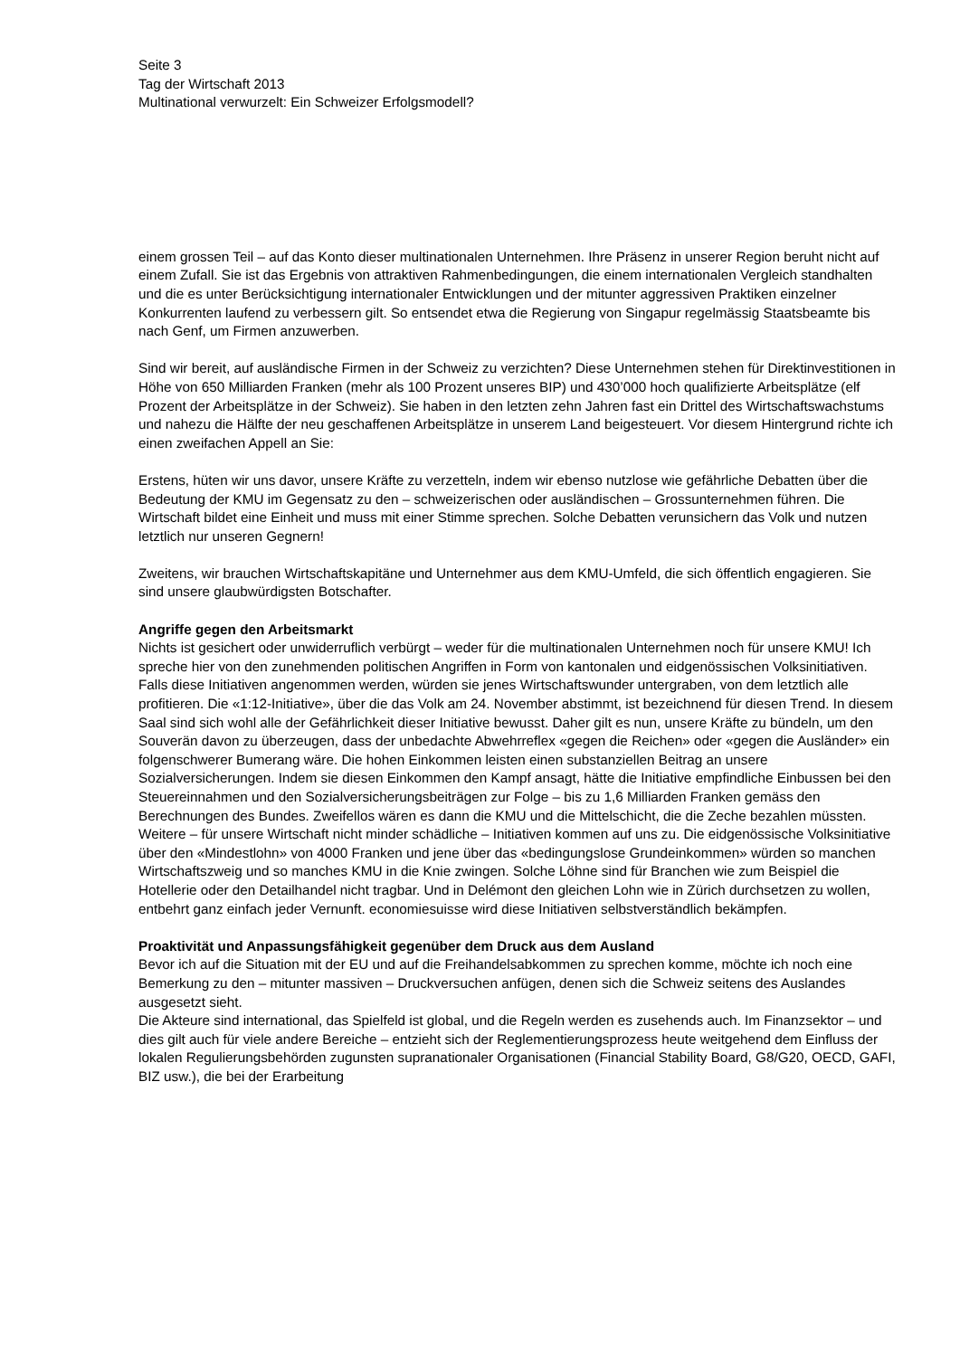Seite 3
Tag der Wirtschaft 2013
Multinational verwurzelt: Ein Schweizer Erfolgsmodell?
einem grossen Teil – auf das Konto dieser multinationalen Unternehmen. Ihre Präsenz in unserer Region beruht nicht auf einem Zufall. Sie ist das Ergebnis von attraktiven Rahmenbedingungen, die einem internationalen Vergleich standhalten und die es unter Berücksichtigung internationaler Entwicklungen und der mitunter aggressiven Praktiken einzelner Konkurrenten laufend zu verbessern gilt. So entsendet etwa die Regierung von Singapur regelmässig Staatsbeamte bis nach Genf, um Firmen anzuwerben.
Sind wir bereit, auf ausländische Firmen in der Schweiz zu verzichten? Diese Unternehmen stehen für Direktinvestitionen in Höhe von 650 Milliarden Franken (mehr als 100 Prozent unseres BIP) und 430’000 hoch qualifizierte Arbeitsplätze (elf Prozent der Arbeitsplätze in der Schweiz). Sie haben in den letzten zehn Jahren fast ein Drittel des Wirtschaftswachstums und nahezu die Hälfte der neu geschaffenen Arbeitsplätze in unserem Land beigesteuert. Vor diesem Hintergrund richte ich einen zweifachen Appell an Sie:
Erstens, hüten wir uns davor, unsere Kräfte zu verzetteln, indem wir ebenso nutzlose wie gefährliche Debatten über die Bedeutung der KMU im Gegensatz zu den – schweizerischen oder ausländischen – Grossunternehmen führen. Die Wirtschaft bildet eine Einheit und muss mit einer Stimme sprechen. Solche Debatten verunsichern das Volk und nutzen letztlich nur unseren Gegnern!
Zweitens, wir brauchen Wirtschaftskapitäne und Unternehmer aus dem KMU-Umfeld, die sich öffentlich engagieren. Sie sind unsere glaubwürdigsten Botschafter.
Angriffe gegen den Arbeitsmarkt
Nichts ist gesichert oder unwiderruflich verbürgt – weder für die multinationalen Unternehmen noch für unsere KMU! Ich spreche hier von den zunehmenden politischen Angriffen in Form von kantonalen und eidgenössischen Volksinitiativen. Falls diese Initiativen angenommen werden, würden sie jenes Wirtschaftswunder untergraben, von dem letztlich alle profitieren. Die «1:12-Initiative», über die das Volk am 24. November abstimmt, ist bezeichnend für diesen Trend. In diesem Saal sind sich wohl alle der Gefährlichkeit dieser Initiative bewusst. Daher gilt es nun, unsere Kräfte zu bündeln, um den Souverän davon zu überzeugen, dass der unbedachte Abwehrreflex «gegen die Reichen» oder «gegen die Ausländer» ein folgenschwerer Bumerang wäre. Die hohen Einkommen leisten einen substanziellen Beitrag an unsere Sozialversicherungen. Indem sie diesen Einkommen den Kampf ansagt, hätte die Initiative empfindliche Einbussen bei den Steuereinnahmen und den Sozialversicherungsbeiträgen zur Folge – bis zu 1,6 Milliarden Franken gemäss den Berechnungen des Bundes. Zweifellos wären es dann die KMU und die Mittelschicht, die die Zeche bezahlen müssten. Weitere – für unsere Wirtschaft nicht minder schädliche – Initiativen kommen auf uns zu. Die eidgenössische Volksinitiative über den «Mindestlohn» von 4000 Franken und jene über das «bedingungslose Grundeinkommen» würden so manchen Wirtschaftszweig und so manches KMU in die Knie zwingen. Solche Löhne sind für Branchen wie zum Beispiel die Hotellerie oder den Detailhandel nicht tragbar. Und in Delémont den gleichen Lohn wie in Zürich durchsetzen zu wollen, entbehrt ganz einfach jeder Vernunft. economiesuisse wird diese Initiativen selbstverständlich bekämpfen.
Proaktivität und Anpassungsfähigkeit gegenüber dem Druck aus dem Ausland
Bevor ich auf die Situation mit der EU und auf die Freihandelsabkommen zu sprechen komme, möchte ich noch eine Bemerkung zu den – mitunter massiven – Druckversuchen anfügen, denen sich die Schweiz seitens des Auslandes ausgesetzt sieht.
Die Akteure sind international, das Spielfeld ist global, und die Regeln werden es zusehends auch. Im Finanzsektor – und dies gilt auch für viele andere Bereiche – entzieht sich der Reglementierungsprozess heute weitgehend dem Einfluss der lokalen Regulierungsbehörden zugunsten supranationaler Organisationen (Financial Stability Board, G8/G20, OECD, GAFI, BIZ usw.), die bei der Erarbeitung